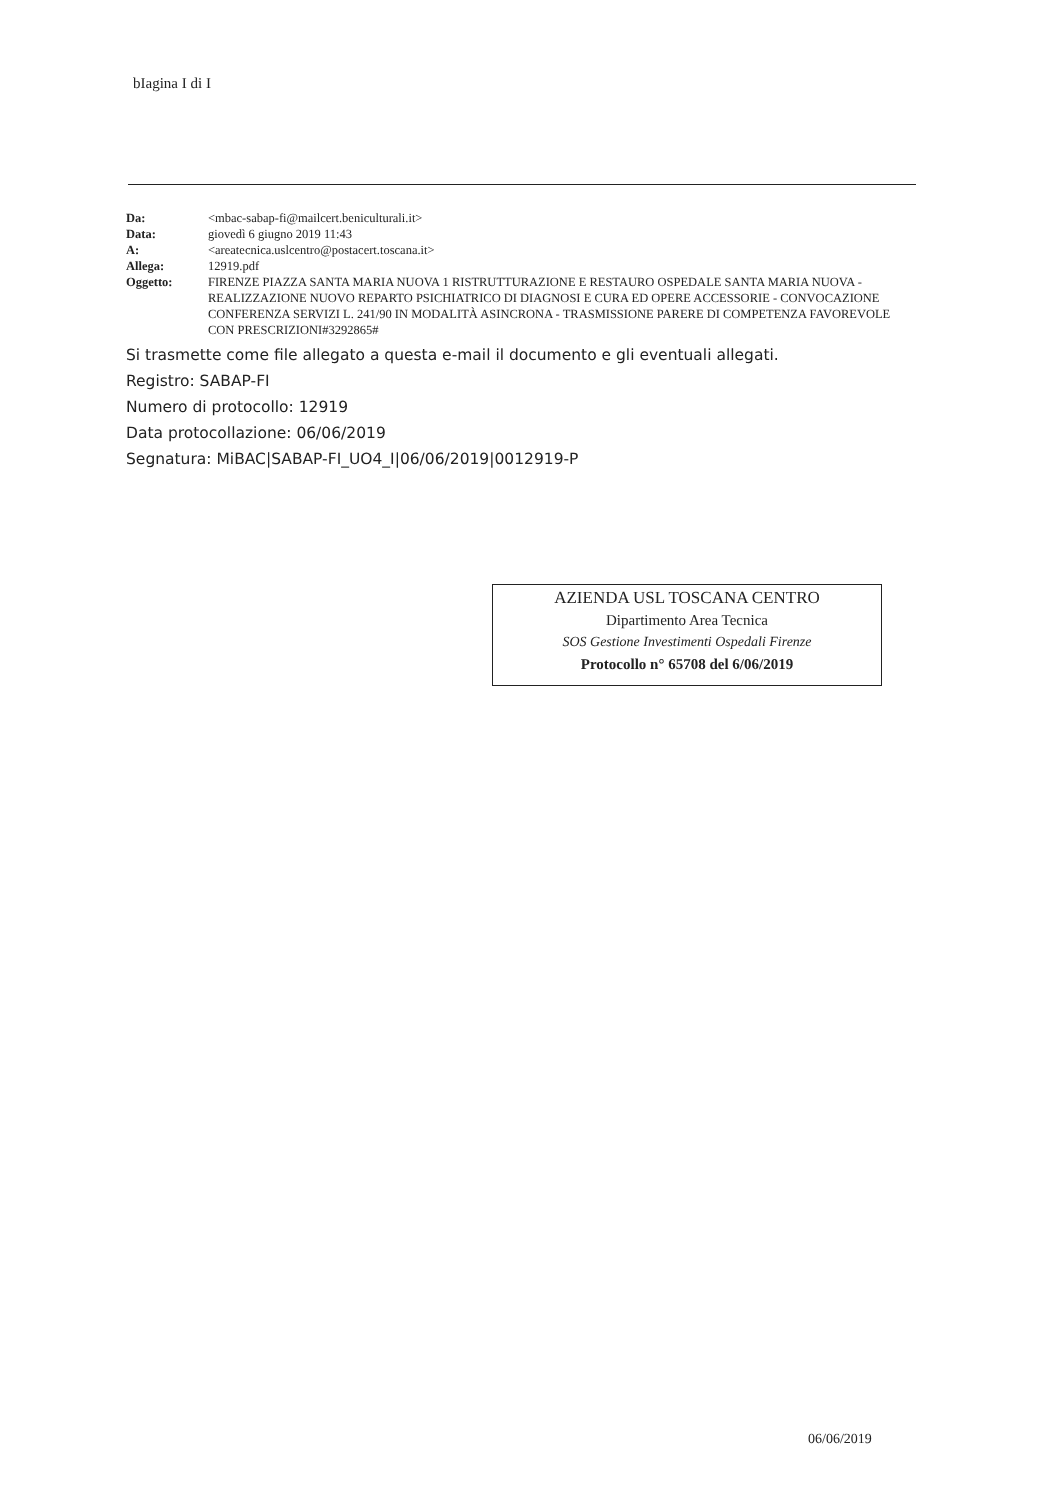bIagina I di I
| Da: | <mbac-sabap-fi@mailcert.beniculturali.it> |
| Data: | giovedì 6 giugno 2019 11:43 |
| A: | <areatecnica.uslcentro@postacert.toscana.it> |
| Allega: | 12919.pdf |
| Oggetto: | FIRENZE PIAZZA SANTA MARIA NUOVA 1 RISTRUTTURAZIONE E RESTAURO OSPEDALE SANTA MARIA NUOVA - REALIZZAZIONE NUOVO REPARTO PSICHIATRICO DI DIAGNOSI E CURA ED OPERE ACCESSORIE - CONVOCAZIONE CONFERENZA SERVIZI L. 241/90 IN MODALITÀ ASINCRONA - TRASMISSIONE PARERE DI COMPETENZA FAVOREVOLE CON PRESCRIZIONI#3292865# |
Si trasmette come file allegato a questa e-mail il documento e gli eventuali allegati.
Registro: SABAP-FI
Numero di protocollo: 12919
Data protocollazione: 06/06/2019
Segnatura: MiBAC|SABAP-FI_UO4_I|06/06/2019|0012919-P
AZIENDA USL TOSCANA CENTRO
Dipartimento Area Tecnica
SOS Gestione Investimenti Ospedali Firenze
Protocollo n° 65708 del 6/06/2019
06/06/2019